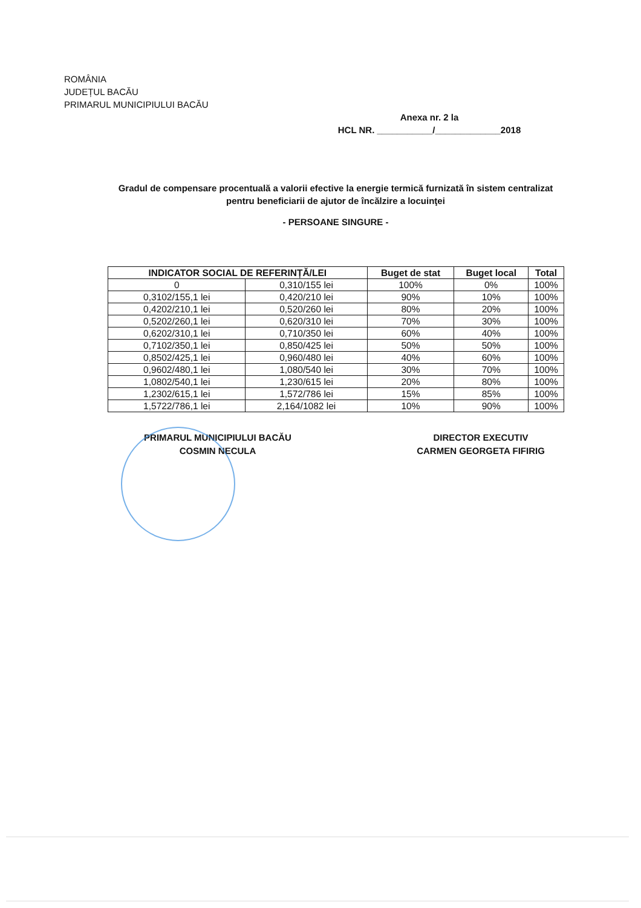ROMÂNIA
JUDEȚUL BACĂU
PRIMARUL MUNICIPIULUI BACĂU
Anexa nr. 2 la
HCL NR. ___________/_____________2018
Gradul de compensare procentuală a valorii efective la energie termică furnizată în sistem centralizat pentru beneficiarii de ajutor de încălzire a locuinţei
- PERSOANE SINGURE -
| INDICATOR SOCIAL DE REFERINȚĂ/LEI | | Buget de stat | Buget local | Total |
| --- | --- | --- | --- | --- |
| 0 | 0,310/155 lei | 100% | 0% | 100% |
| 0,3102/155,1 lei | 0,420/210 lei | 90% | 10% | 100% |
| 0,4202/210,1 lei | 0,520/260 lei | 80% | 20% | 100% |
| 0,5202/260,1 lei | 0,620/310 lei | 70% | 30% | 100% |
| 0,6202/310,1 lei | 0,710/350 lei | 60% | 40% | 100% |
| 0,7102/350,1 lei | 0,850/425 lei | 50% | 50% | 100% |
| 0,8502/425,1 lei | 0,960/480 lei | 40% | 60% | 100% |
| 0,9602/480,1 lei | 1,080/540 lei | 30% | 70% | 100% |
| 1,0802/540,1 lei | 1,230/615 lei | 20% | 80% | 100% |
| 1,2302/615,1 lei | 1,572/786 lei | 15% | 85% | 100% |
| 1,5722/786,1 lei | 2,164/1082 lei | 10% | 90% | 100% |
PRIMARUL MUNICIPIULUI BACĂU
COSMIN NECULA
DIRECTOR EXECUTIV
CARMEN GEORGETA FIFIRIG